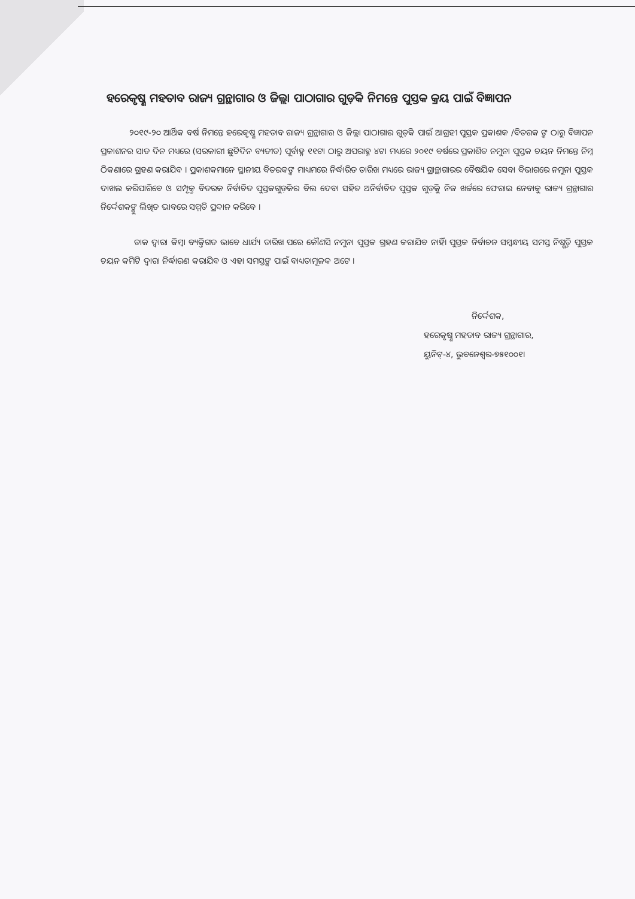ହରେକୃଷ୍ଣ ମହତାବ ରାଜ୍ୟ ଗ୍ରନ୍ଥାଗାର ଓ ଜିଲ୍ଲା ପାଠାଗାର ଗୁଡ଼ିକ ନିମନ୍ତେ ପୁସ୍ତକ କ୍ରୟ ପାଇଁ ବିଜ୍ଞାପନ
୨୦୧୯-୨୦ ଆର୍ଥିକ ବର୍ଷ ନିମନ୍ତେ ହରେକୃଷ୍ଣ ମହତାବ ରାଜ୍ୟ ଗ୍ରନ୍ଥାଗାର ଓ ଜିଲ୍ଲା ପାଠାଗାର ଗୁଡ଼ିକ ପାଇଁ ଆଗ୍ରହୀ ପୁସ୍ତକ ପ୍ରକାଶକ /ବିତରକ ଙ୍କ ଠାରୁ ବିଜ୍ଞାପନ ପ୍ରକାଶନର ସାତ ଦିନ ମଧ୍ୟରେ (ସରକାରୀ ଛୁଟିଦିନ ବ୍ୟତୀତ) ପୂର୍ବାହ୍ନ ୧୧ଟା ଠାରୁ ଅପରାହ୍ନ ୪ଟା ମଧ୍ୟରେ ୨୦୧୯ ବର୍ଷରେ ପ୍ରକାଶିତ ନମୁନା ପୁସ୍ତକ ଚୟନ ନିମନ୍ତେ ନିମ୍ନ ଠିକଣାରେ ଗ୍ରହଣ କରାଯିବ । ପ୍ରକାଶକମାନେ ସ୍ଥାନୀୟ ବିତରକଙ୍କ ମାଧ୍ୟମରେ ନିର୍ଦ୍ଧାରିତ ତାରିଖ ମଧ୍ୟରେ ରାଜ୍ୟ ଗ୍ରାନ୍ଥାଗାରର ବୈଷୟିକ ସେବା ବିଭାଗରେ ନମୁନା ପୁସ୍ତକ ଦାଖଲ କରିପାରିବେ ଓ ସମ୍ପୃକ୍ତ ବିତରକ ନିର୍ବାଚିତ ପୁସ୍ତକଗୁଡ଼ିକର ବିଲ ଦେବା ସହିତ ଅନିର୍ବାଚିତ ପୁସ୍ତକ ଗୁଡ଼ିକୁ ନିଜ ଖର୍ଚ୍ଚରେ ଫେରାଇ ନେବାକୁ ରାଜ୍ୟ ଗ୍ରନ୍ଥାଗାର ନିର୍ଦ୍ଦେଶକଙ୍କୁ ଲିଖିତ ଭାବରେ ସମ୍ମତି ପ୍ରଦାନ କରିବେ ।
ଡାକ ଦ୍ୱାରା କିମ୍ବା ବ୍ୟକ୍ତିଗତ ଭାବେ ଧାର୍ଯ୍ୟ ତାରିଖ ପରେ କୌଣସି ନମୁନା ପୁସ୍ତକ ଗ୍ରହଣ କରାଯିବ ନାହିଁ। ପୁସ୍ତକ ନିର୍ବାଚନ ସମ୍ବନ୍ଧୀୟ ସମସ୍ତ ନିଷ୍ପତ୍ତି ପୁସ୍ତକ ଚୟନ କମିଟି ଦ୍ୱାରା ନିର୍ଦ୍ଧାରଣ କରାଯିବ ଓ ଏହା ସମସ୍ତଙ୍କ ପାଇଁ ବାଧ୍ୟତାମୂଳକ ଅଟେ ।
ନିର୍ଦ୍ଦେଶକ,
ହରେକୃଷ୍ଣ ମହତାବ ରାଜ୍ୟ ଗ୍ରନ୍ଥାଗାର,
ୟୁନିଟ୍-୪, ଭୁବନେଶ୍ୱର-୭୫୧୦୦୧।